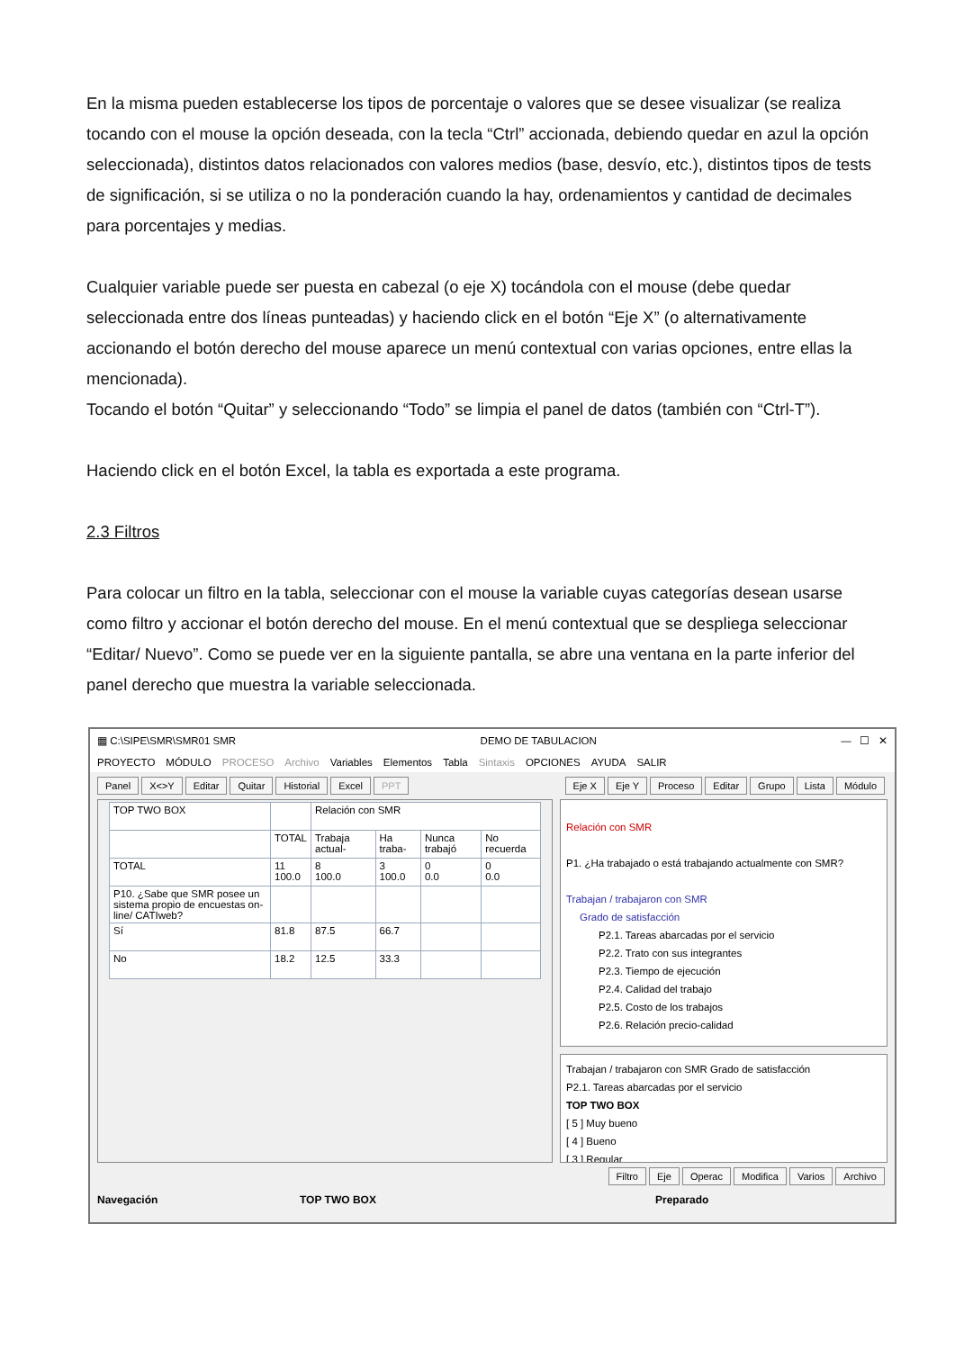En la misma pueden establecerse los tipos de porcentaje o valores que se desee visualizar (se realiza tocando con el mouse la opción deseada, con la tecla “Ctrl” accionada, debiendo quedar en azul la opción seleccionada), distintos datos relacionados con valores medios (base, desvío, etc.), distintos tipos de tests de significación, si se utiliza o no la ponderación cuando la hay, ordenamientos y cantidad de decimales para porcentajes y medias.
Cualquier variable puede ser puesta en cabezal (o eje X) tocándola con el mouse (debe quedar seleccionada entre dos líneas punteadas) y haciendo click en el botón “Eje X” (o alternativamente accionando el botón derecho del mouse aparece un menú contextual con varias opciones, entre ellas la mencionada).
Tocando el botón “Quitar” y seleccionando “Todo” se limpia el panel de datos (también con “Ctrl-T”).
Haciendo click en el botón Excel, la tabla es exportada a este programa.
2.3 Filtros
Para colocar un filtro en la tabla, seleccionar con el mouse la variable cuyas categorías desean usarse como filtro y accionar el botón derecho del mouse. En el menú contextual que se despliega seleccionar “Editar/ Nuevo”. Como se puede ver en la siguiente pantalla, se abre una ventana en la parte inferior del panel derecho que muestra la variable seleccionada.
▦ C:\SIPE\SMR\SMR01 SMR DEMO DE TABULACION — ☐ ✕
PROYECTO MÓDULO PROCESO Archivo Variables Elementos Tabla Sintaxis OPCIONES AYUDA SALIR
Panel X<>Y Editar Quitar Historial Excel PPT
Eje X Eje Y Proceso Editar Grupo Lista Módulo
| TOP TWO BOX | | Relación con SMR | | | |
| | TOTAL | Trabaja actual- | Ha traba- | Nunca trabajó | No recuerda |
| TOTAL | 11 100.0 | 8 100.0 | 3 100.0 | 0 0.0 | 0 0.0 |
| P10. ¿Sabe que SMR posee un sistema propio de encuestas on-line/ CATIweb? | | | | | |
| Sí | 81.8 | 87.5 | 66.7 | | |
| No | 18.2 | 12.5 | 33.3 | | |
Relación con SMR
P1. ¿Ha trabajado o está trabajando actualmente con SMR?
Trabajan / trabajaron con SMR
Grado de satisfacción
P2.1. Tareas abarcadas por el servicio
P2.2. Trato con sus integrantes
P2.3. Tiempo de ejecución
P2.4. Calidad del trabajo
P2.5. Costo de los trabajos
P2.6. Relación precio-calidad
Trabajan / trabajaron con SMR Grado de satisfacción
P2.1. Tareas abarcadas por el servicio
TOP TWO BOX
[ 5 ] Muy bueno
[ 4 ] Bueno
[ 3 ] Regular
Filtro Eje Operac Modifica Varios Archivo
Navegación TOP TWO BOX Preparado